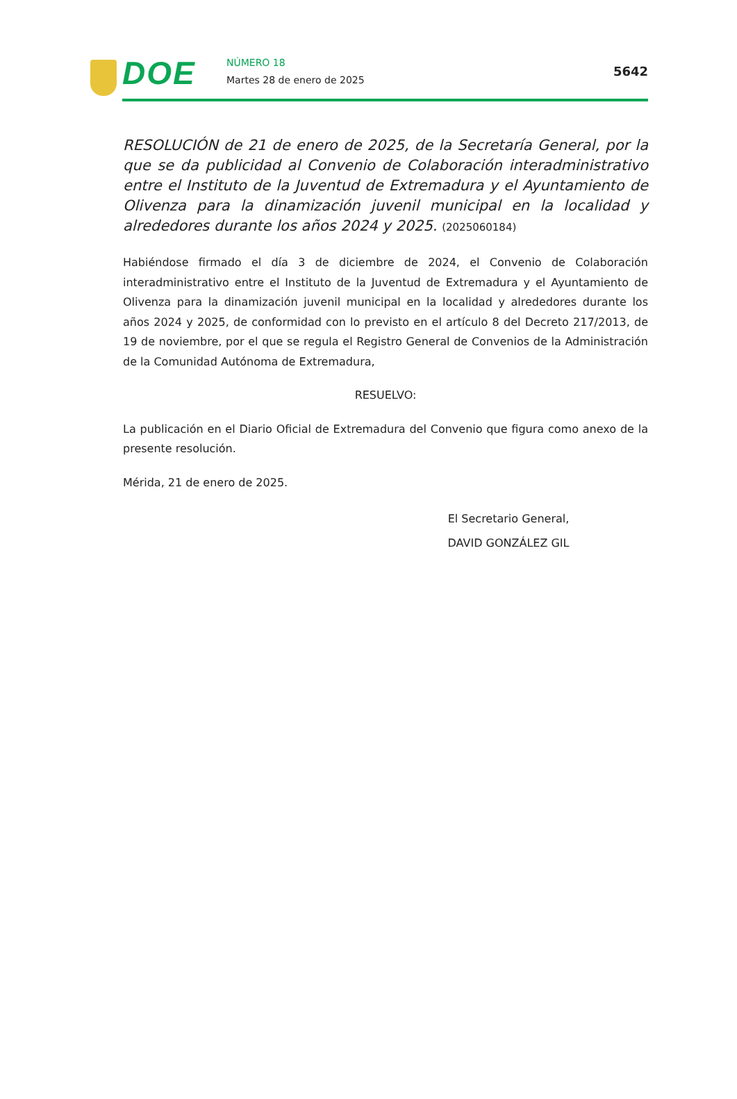DOE NÚMERO 18
Martes 28 de enero de 2025
5642
RESOLUCIÓN de 21 de enero de 2025, de la Secretaría General, por la que se da publicidad al Convenio de Colaboración interadministrativo entre el Instituto de la Juventud de Extremadura y el Ayuntamiento de Olivenza para la dinamización juvenil municipal en la localidad y alrededores durante los años 2024 y 2025. (2025060184)
Habiéndose firmado el día 3 de diciembre de 2024, el Convenio de Colaboración interadministrativo entre el Instituto de la Juventud de Extremadura y el Ayuntamiento de Olivenza para la dinamización juvenil municipal en la localidad y alrededores durante los años 2024 y 2025, de conformidad con lo previsto en el artículo 8 del Decreto 217/2013, de 19 de noviembre, por el que se regula el Registro General de Convenios de la Administración de la Comunidad Autónoma de Extremadura,
RESUELVO:
La publicación en el Diario Oficial de Extremadura del Convenio que figura como anexo de la presente resolución.
Mérida, 21 de enero de 2025.
El Secretario General,
DAVID GONZÁLEZ GIL